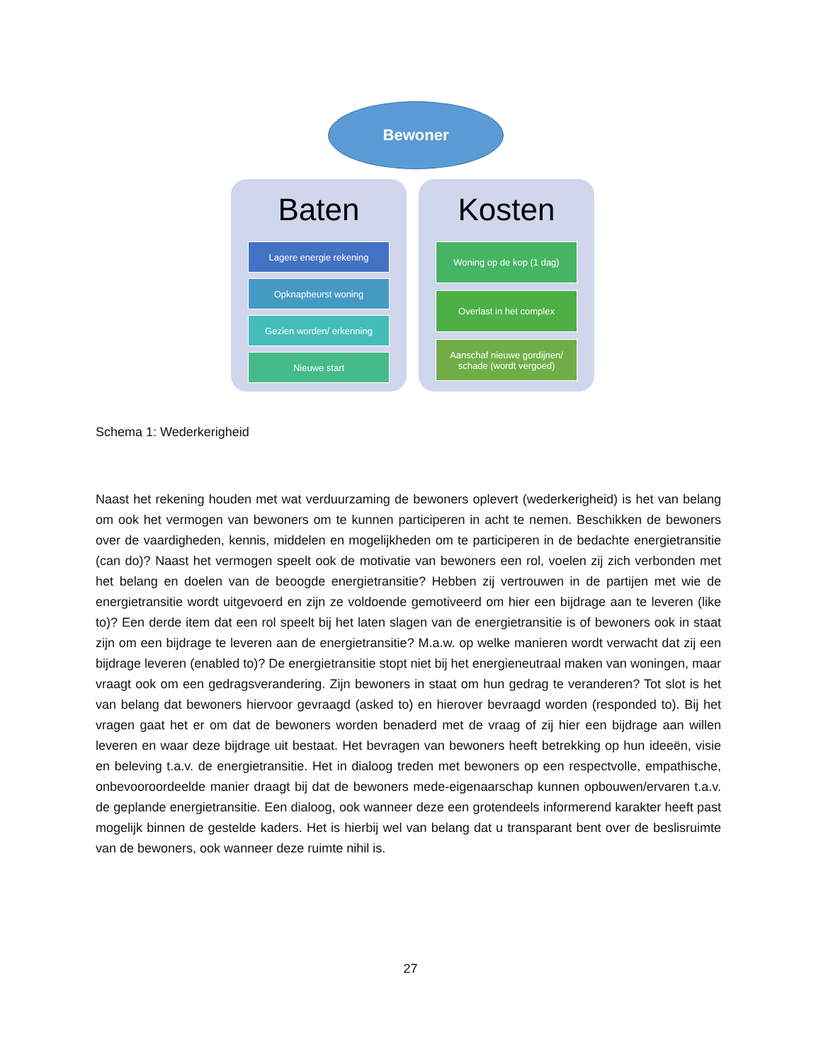Bewoner
Baten
Lagere energie rekening
Opknapbeurst woning
Gezien worden/ erkenning
Nieuwe start
Kosten
Woning op de kop (1 dag)
Overlast in het complex
Aanschaf nieuwe gordijnen/
schade (wordt vergoed)
Schema 1: Wederkerigheid
Naast het rekening houden met wat verduurzaming de bewoners oplevert (wederkerigheid) is het van belang om ook het vermogen van bewoners om te kunnen participeren in acht te nemen. Beschikken de bewoners over de vaardigheden, kennis, middelen en mogelijkheden om te participeren in de bedachte energietransitie (can do)? Naast het vermogen speelt ook de motivatie van bewoners een rol, voelen zij zich verbonden met het belang en doelen van de beoogde energietransitie? Hebben zij vertrouwen in de partijen met wie de energietransitie wordt uitgevoerd en zijn ze voldoende gemotiveerd om hier een bijdrage aan te leveren (like to)? Een derde item dat een rol speelt bij het laten slagen van de energietransitie is of bewoners ook in staat zijn om een bijdrage te leveren aan de energietransitie? M.a.w. op welke manieren wordt verwacht dat zij een bijdrage leveren (enabled to)? De energietransitie stopt niet bij het energieneutraal maken van woningen, maar vraagt ook om een gedragsverandering. Zijn bewoners in staat om hun gedrag te veranderen? Tot slot is het van belang dat bewoners hiervoor gevraagd (asked to) en hierover bevraagd worden (responded to). Bij het vragen gaat het er om dat de bewoners worden benaderd met de vraag of zij hier een bijdrage aan willen leveren en waar deze bijdrage uit bestaat. Het bevragen van bewoners heeft betrekking op hun ideeën, visie en beleving t.a.v. de energietransitie. Het in dialoog treden met bewoners op een respectvolle, empathische, onbevooroordeelde manier draagt bij dat de bewoners mede-eigenaarschap kunnen opbouwen/ervaren t.a.v. de geplande energietransitie. Een dialoog, ook wanneer deze een grotendeels informerend karakter heeft past mogelijk binnen de gestelde kaders. Het is hierbij wel van belang dat u transparant bent over de beslisruimte van de bewoners, ook wanneer deze ruimte nihil is.
27